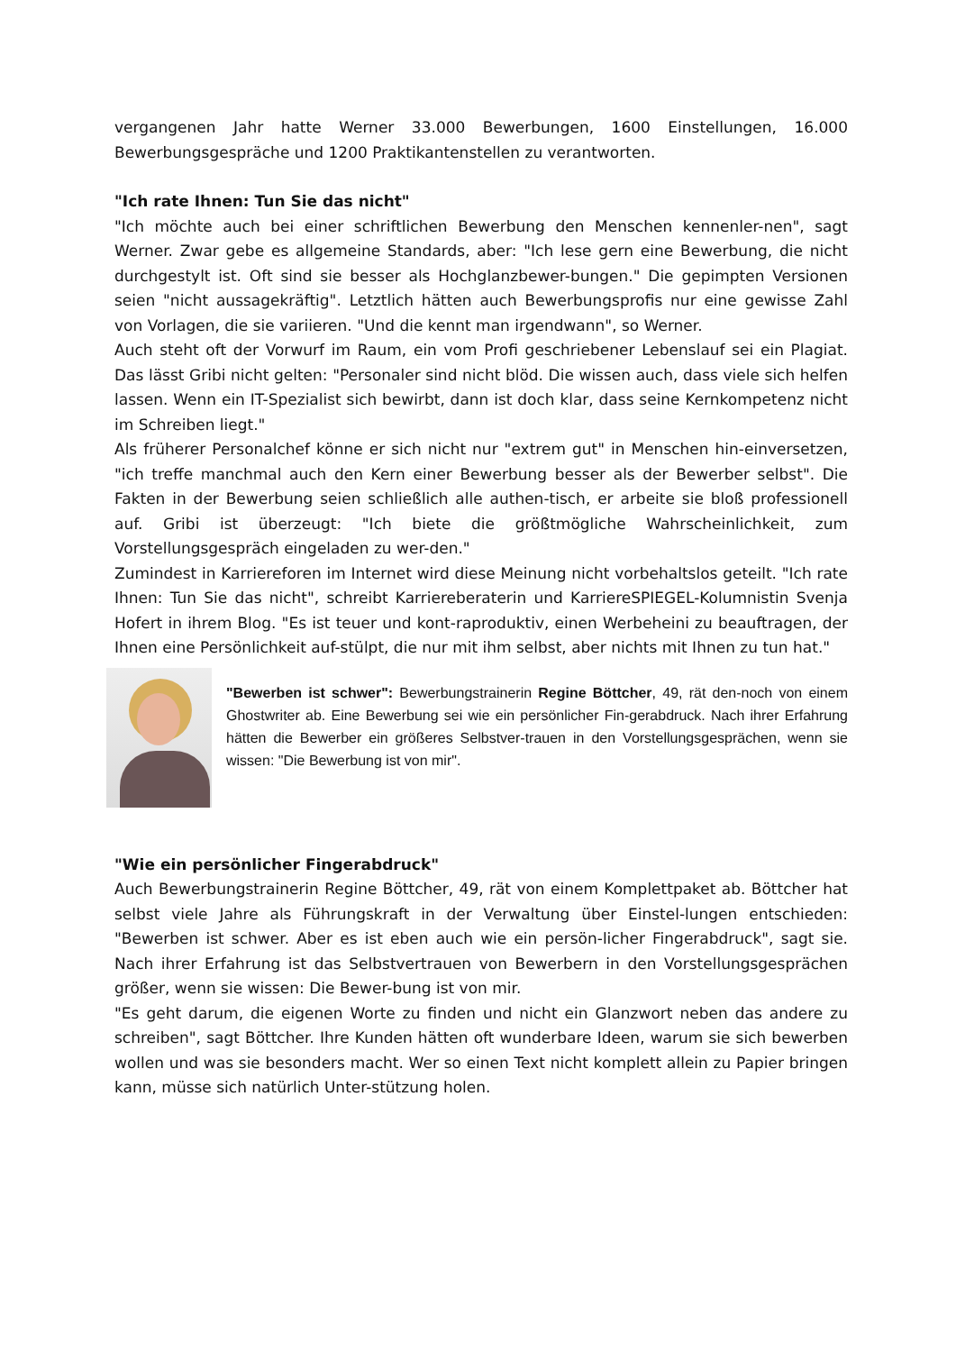vergangenen Jahr hatte Werner 33.000 Bewerbungen, 1600 Einstellungen, 16.000 Bewerbungsgespräche und 1200 Praktikantenstellen zu verantworten.
"Ich rate Ihnen: Tun Sie das nicht"
"Ich möchte auch bei einer schriftlichen Bewerbung den Menschen kennenler-nen", sagt Werner. Zwar gebe es allgemeine Standards, aber: "Ich lese gern eine Bewerbung, die nicht durchgestylt ist. Oft sind sie besser als Hochglanzbewer-bungen." Die gepimpten Versionen seien "nicht aussagekräftig". Letztlich hätten auch Bewerbungsprofis nur eine gewisse Zahl von Vorlagen, die sie variieren. "Und die kennt man irgendwann", so Werner.
Auch steht oft der Vorwurf im Raum, ein vom Profi geschriebener Lebenslauf sei ein Plagiat. Das lässt Gribi nicht gelten: "Personaler sind nicht blöd. Die wissen auch, dass viele sich helfen lassen. Wenn ein IT-Spezialist sich bewirbt, dann ist doch klar, dass seine Kernkompetenz nicht im Schreiben liegt."
Als früherer Personalchef könne er sich nicht nur "extrem gut" in Menschen hin-einversetzen, "ich treffe manchmal auch den Kern einer Bewerbung besser als der Bewerber selbst". Die Fakten in der Bewerbung seien schließlich alle authen-tisch, er arbeite sie bloß professionell auf. Gribi ist überzeugt: "Ich biete die größtmögliche Wahrscheinlichkeit, zum Vorstellungsgespräch eingeladen zu wer-den."
Zumindest in Karriereforen im Internet wird diese Meinung nicht vorbehaltslos geteilt. "Ich rate Ihnen: Tun Sie das nicht", schreibt Karriereberaterin und KarriereSPIEGEL-Kolumnistin Svenja Hofert in ihrem Blog. "Es ist teuer und kont-raproduktiv, einen Werbeheini zu beauftragen, der Ihnen eine Persönlichkeit auf-stülpt, die nur mit ihm selbst, aber nichts mit Ihnen zu tun hat."
"Bewerben ist schwer": Bewerbungstrainerin Regine Böttcher, 49, rät den-noch von einem Ghostwriter ab. Eine Bewerbung sei wie ein persönlicher Fin-gerabdruck. Nach ihrer Erfahrung hätten die Bewerber ein größeres Selbstver-trauen in den Vorstellungsgesprächen, wenn sie wissen: "Die Bewerbung ist von mir".
"Wie ein persönlicher Fingerabdruck"
Auch Bewerbungstrainerin Regine Böttcher, 49, rät von einem Komplettpaket ab. Böttcher hat selbst viele Jahre als Führungskraft in der Verwaltung über Einstel-lungen entschieden: "Bewerben ist schwer. Aber es ist eben auch wie ein persön-licher Fingerabdruck", sagt sie. Nach ihrer Erfahrung ist das Selbstvertrauen von Bewerbern in den Vorstellungsgesprächen größer, wenn sie wissen: Die Bewer-bung ist von mir.
"Es geht darum, die eigenen Worte zu finden und nicht ein Glanzwort neben das andere zu schreiben", sagt Böttcher. Ihre Kunden hätten oft wunderbare Ideen, warum sie sich bewerben wollen und was sie besonders macht. Wer so einen Text nicht komplett allein zu Papier bringen kann, müsse sich natürlich Unter-stützung holen.